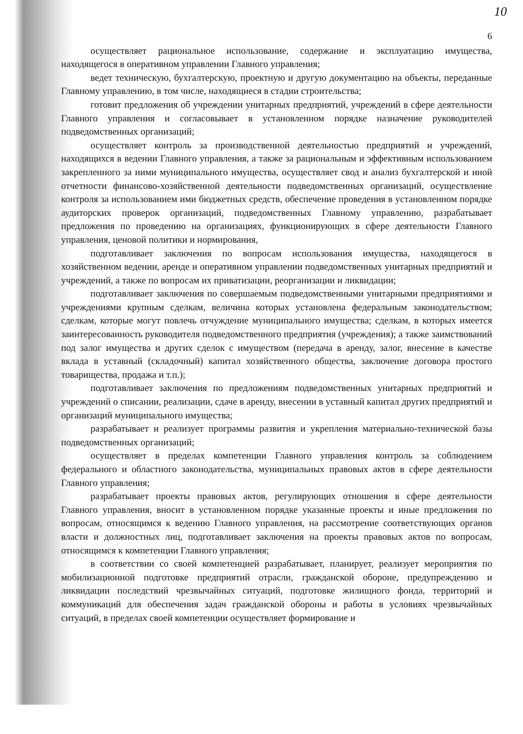10
6
осуществляет рациональное использование, содержание и эксплуатацию имущества, находящегося в оперативном управлении Главного управления;
ведет техническую, бухгалтерскую, проектную и другую документацию на объекты, переданные Главному управлению, в том числе, находящиеся в стадии строительства;
готовит предложения об учреждении унитарных предприятий, учреждений в сфере деятельности Главного управления и согласовывает в установленном порядке назначение руководителей подведомственных организаций;
осуществляет контроль за производственной деятельностью предприятий и учреждений, находящихся в ведении Главного управления, а также за рациональным и эффективным использованием закрепленного за ними муниципального имущества, осуществляет свод и анализ бухгалтерской и иной отчетности финансово-хозяйственной деятельности подведомственных организаций, осуществление контроля за использованием ими бюджетных средств, обеспечение проведения в установленном порядке аудиторских проверок организаций, подведомственных Главному управлению, разрабатывает предложения по проведению на организациях, функционирующих в сфере деятельности Главного управления, ценовой политики и нормирования,
подготавливает заключения по вопросам использования имущества, находящегося в хозяйственном ведении, аренде и оперативном управлении подведомственных унитарных предприятий и учреждений, а также по вопросам их приватизации, реорганизации и ликвидации;
подготавливает заключения по совершаемым подведомственными унитарными предприятиями и учреждениями крупным сделкам, величина которых установлена федеральным законодательством; сделкам, которые могут повлечь отчуждение муниципального имущества; сделкам, в которых имеется заинтересованность руководителя подведомственного предприятия (учреждения); а также заимствований под залог имущества и других сделок с имуществом (передача в аренду, залог, внесение в качестве вклада в уставный (складочный) капитал хозяйственного общества, заключение договора простого товарищества, продажа и т.п.);
подготавливает заключения по предложениям подведомственных унитарных предприятий и учреждений о списании, реализации, сдаче в аренду, внесении в уставный капитал других предприятий и организаций муниципального имущества;
разрабатывает и реализует программы развития и укрепления материально-технической базы подведомственных организаций;
осуществляет в пределах компетенции Главного управления контроль за соблюдением федерального и областного законодательства, муниципальных правовых актов в сфере деятельности Главного управления;
разрабатывает проекты правовых актов, регулирующих отношения в сфере деятельности Главного управления, вносит в установленном порядке указанные проекты и иные предложения по вопросам, относящимся к ведению Главного управления, на рассмотрение соответствующих органов власти и должностных лиц, подготавливает заключения на проекты правовых актов по вопросам, относящимся к компетенции Главного управления;
в соответствии со своей компетенцией разрабатывает, планирует, реализует мероприятия по мобилизационной подготовке предприятий отрасли, гражданской обороне, предупреждению и ликвидации последствий чрезвычайных ситуаций, подготовке жилищного фонда, территорий и коммуникаций для обеспечения задач гражданской обороны и работы в условиях чрезвычайных ситуаций, в пределах своей компетенции осуществляет формирование и